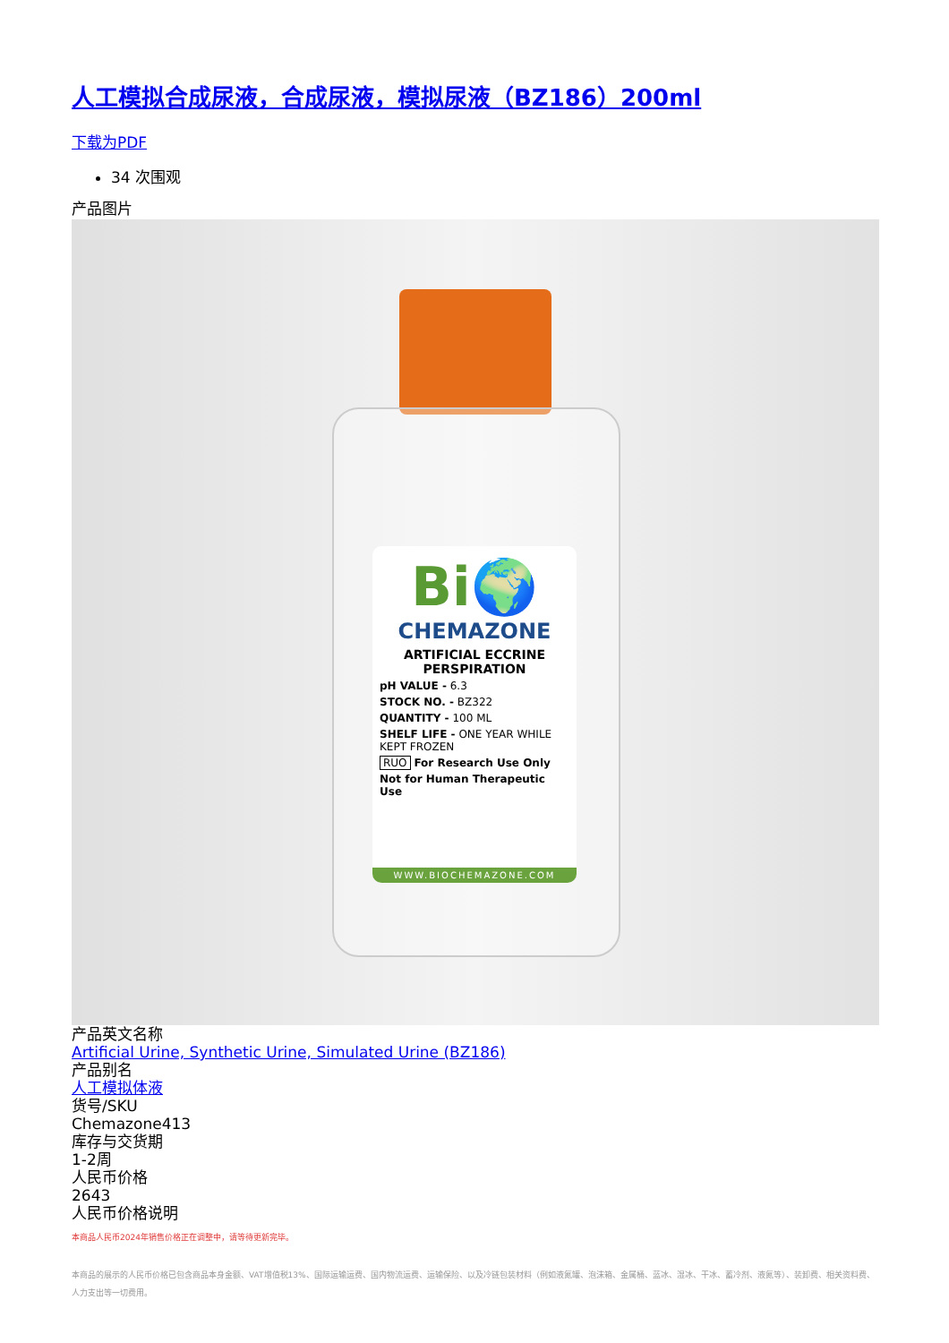人工模拟合成尿液，合成尿液，模拟尿液（BZ186）200ml
下载为PDF
34 次围观
产品图片
Bi🌍
CHEMAZONE
ARTIFICIAL ECCRINE PERSPIRATION
pH VALUE - 6.3
STOCK NO. - BZ322
QUANTITY - 100 ML
SHELF LIFE - ONE YEAR WHILE KEPT FROZEN
RUO For Research Use Only
Not for Human Therapeutic Use
WWW.BIOCHEMAZONE.COM
产品英文名称
Artificial Urine, Synthetic Urine, Simulated Urine (BZ186)
产品别名
人工模拟体液
货号/SKU
Chemazone413
库存与交货期
1-2周
人民币价格
2643
人民币价格说明
本商品人民币2024年销售价格正在调整中，请等待更新完毕。
本商品的展示的人民币价格已包含商品本身金额、VAT增值税13%、国际运输运费、国内物流运费、运输保险、以及冷链包装材料（例如液氮罐、泡沫箱、金属桶、蓝冰、湿冰、干冰、蓄冷剂、液氮等）、装卸费、相关资料费、人力支出等一切费用。